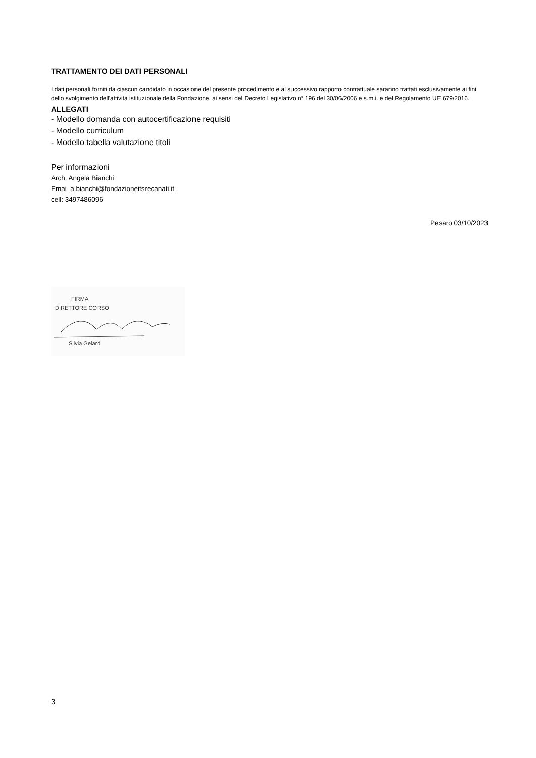TRATTAMENTO DEI DATI PERSONALI
I dati personali forniti da ciascun candidato in occasione del presente procedimento e al successivo rapporto contrattuale saranno trattati esclusivamente ai fini dello svolgimento dell'attività istituzionale della Fondazione, ai sensi del Decreto Legislativo n° 196 del 30/06/2006 e s.m.i. e del Regolamento UE 679/2016.
ALLEGATI
- Modello domanda con autocertificazione requisiti
- Modello curriculum
- Modello tabella valutazione titoli
Per informazioni
Arch. Angela Bianchi
Emai a.bianchi@fondazioneitsrecanati.it
cell: 3497486096
Pesaro 03/10/2023
FIRMA
DIRETTORE CORSO
Silvia Gelardi
3